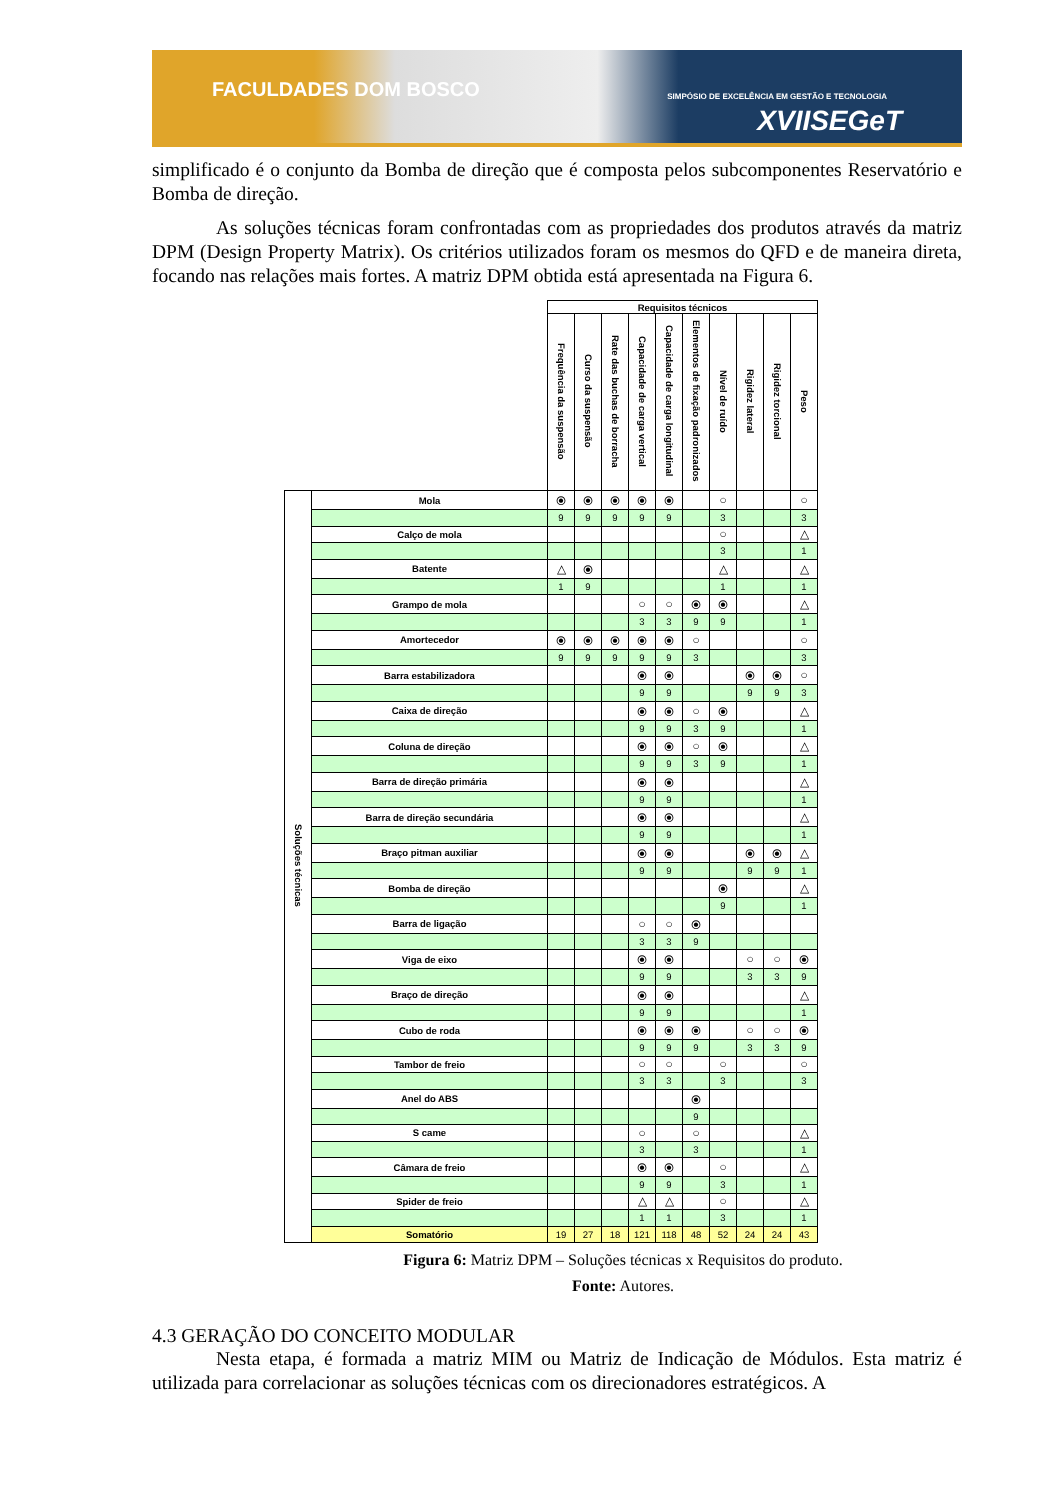FACULDADES DOM BOSCO
SIMPÓSIO DE EXCELÊNCIA EM GESTÃO E TECNOLOGIA
XVIISEGeT
simplificado é o conjunto da Bomba de direção que é composta pelos subcomponentes Reservatório e Bomba de direção.
As soluções técnicas foram confrontadas com as propriedades dos produtos através da matriz DPM (Design Property Matrix). Os critérios utilizados foram os mesmos do QFD e de maneira direta, focando nas relações mais fortes. A matriz DPM obtida está apresentada na Figura 6.
| | | Requisitos técnicos | | | | | | | | | |
| | | Frequência da suspensão | Curso da suspensão | Rate das buchas de borracha | Capacidade de carga vertical | Capacidade de carga longitudinal | Elementos de fixação padronizados | Nível de ruído | Rigidez lateral | Rigidez torcional | Peso |
| Soluções técnicas | Mola | ⦿ | ⦿ | ⦿ | ⦿ | ⦿ | | ○ | | | ○ |
| | | 9 | 9 | 9 | 9 | 9 | | 3 | | | 3 |
| | Calço de mola | | | | | | | ○ | | | △ |
| | | | | | | | | 3 | | | 1 |
| | Batente | △ | ⦿ | | | | | △ | | | △ |
| | | 1 | 9 | | | | | 1 | | | 1 |
| | Grampo de mola | | | | ○ | ○ | ⦿ | ⦿ | | | △ |
| | | | | | 3 | 3 | 9 | 9 | | | 1 |
| | Amortecedor | ⦿ | ⦿ | ⦿ | ⦿ | ⦿ | ○ | | | | ○ |
| | | 9 | 9 | 9 | 9 | 9 | 3 | | | | 3 |
| | Barra estabilizadora | | | | ⦿ | ⦿ | | | ⦿ | ⦿ | ○ |
| | | | | | 9 | 9 | | | 9 | 9 | 3 |
| | Caixa de direção | | | | ⦿ | ⦿ | ○ | ⦿ | | | △ |
| | | | | | 9 | 9 | 3 | 9 | | | 1 |
| | Coluna de direção | | | | ⦿ | ⦿ | ○ | ⦿ | | | △ |
| | | | | | 9 | 9 | 3 | 9 | | | 1 |
| | Barra de direção primária | | | | ⦿ | ⦿ | | | | | △ |
| | | | | | 9 | 9 | | | | | 1 |
| | Barra de direção secundária | | | | ⦿ | ⦿ | | | | | △ |
| | | | | | 9 | 9 | | | | | 1 |
| | Braço pitman auxiliar | | | | ⦿ | ⦿ | | | ⦿ | ⦿ | △ |
| | | | | | 9 | 9 | | | 9 | 9 | 1 |
| | Bomba de direção | | | | | | | ⦿ | | | △ |
| | | | | | | | | 9 | | | 1 |
| | Barra de ligação | | | | ○ | ○ | ⦿ | | | | |
| | | | | | 3 | 3 | 9 | | | | |
| | Viga de eixo | | | | ⦿ | ⦿ | | | ○ | ○ | ⦿ |
| | | | | | 9 | 9 | | | 3 | 3 | 9 |
| | Braço de direção | | | | ⦿ | ⦿ | | | | | △ |
| | | | | | 9 | 9 | | | | | 1 |
| | Cubo de roda | | | | ⦿ | ⦿ | ⦿ | | ○ | ○ | ⦿ |
| | | | | | 9 | 9 | 9 | | 3 | 3 | 9 |
| | Tambor de freio | | | | ○ | ○ | | ○ | | | ○ |
| | | | | | 3 | 3 | | 3 | | | 3 |
| | Anel do ABS | | | | | | ⦿ | | | | |
| | | | | | | | 9 | | | | |
| | S came | | | | ○ | | ○ | | | | △ |
| | | | | | 3 | | 3 | | | | 1 |
| | Câmara de freio | | | | ⦿ | ⦿ | | ○ | | | △ |
| | | | | | 9 | 9 | | 3 | | | 1 |
| | Spider de freio | | | | △ | △ | | ○ | | | △ |
| | | | | | 1 | 1 | | 3 | | | 1 |
| | Somatório | 19 | 27 | 18 | 121 | 118 | 48 | 52 | 24 | 24 | 43 |
Figura 6: Matriz DPM – Soluções técnicas x Requisitos do produto.
Fonte: Autores.
4.3 GERAÇÃO DO CONCEITO MODULAR
Nesta etapa, é formada a matriz MIM ou Matriz de Indicação de Módulos. Esta matriz é utilizada para correlacionar as soluções técnicas com os direcionadores estratégicos. A